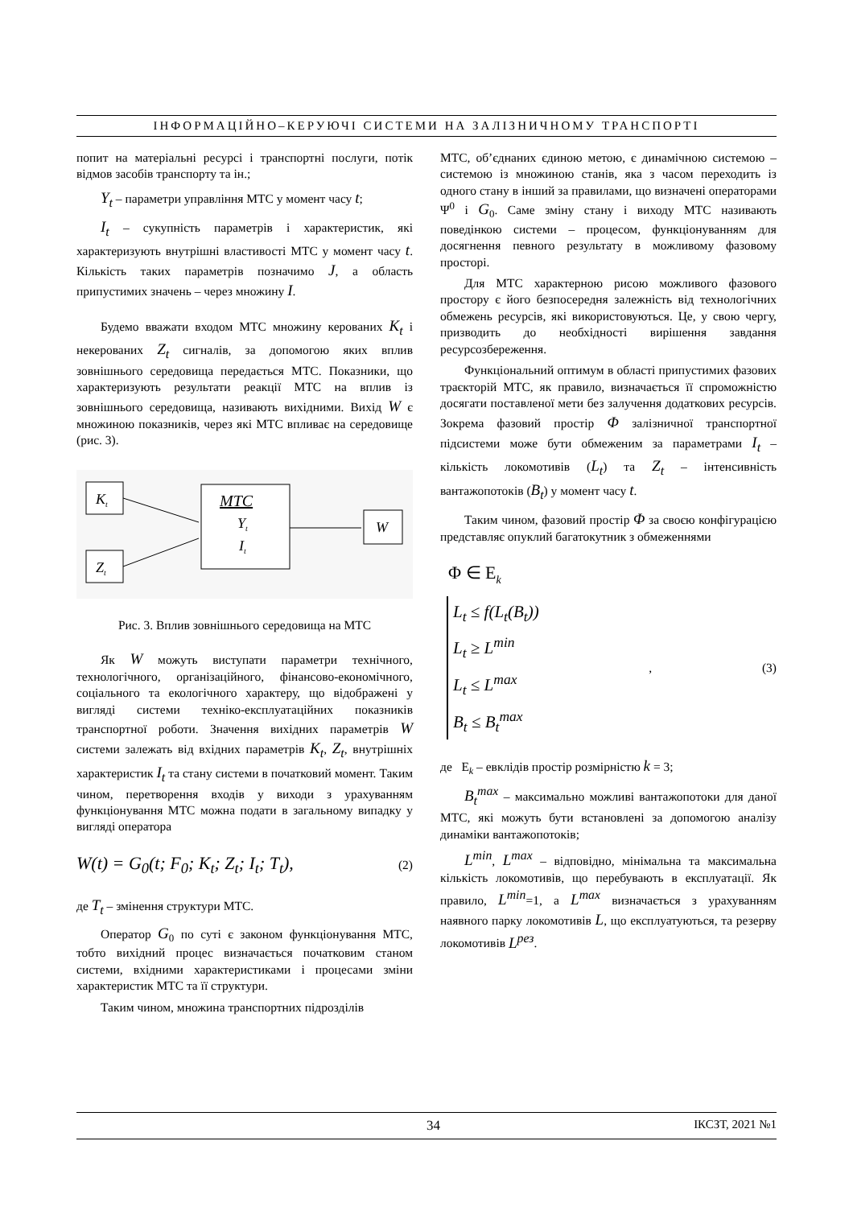ІНФОРМАЦІЙНО–КЕРУЮЧІ СИСТЕМИ НА ЗАЛІЗНИЧНОМУ ТРАНСПОРТІ
попит на матеріальні ресурсі і транспортні послуги, потік відмов засобів транспорту та ін.;
Y<sub>t</sub> – параметри управління МТС у момент часу t;
I<sub>t</sub> – сукупність параметрів і характеристик, які характеризують внутрішні властивості МТС у момент часу t. Кількість таких параметрів позначимо J, а область припустимих значень – через множину I.
Будемо вважати входом МТС множину керованих K<sub>t</sub> і некерованих Z<sub>t</sub> сигналів, за допомогою яких вплив зовнішнього середовища передається МТС. Показники, що характеризують результати реакції МТС на вплив із зовнішнього середовища, називають вихідними. Вихід W є множиною показників, через які МТС впливає на середовище (рис. 3).
Kt
Zt
МТС
Yt
It
W
Рис. 3. Вплив зовнішнього середовища на МТС
Як W можуть виступати параметри технічного, технологічного, організаційного, фінансово-економічного, соціального та екологічного характеру, що відображені у вигляді системи техніко-експлуатаційних показників транспортної роботи. Значення вихідних параметрів W системи залежать від вхідних параметрів K<sub>t</sub>, Z<sub>t</sub>, внутрішніх характеристик I<sub>t</sub> та стану системи в початковий момент. Таким чином, перетворення входів у виходи з урахуванням функціонування МТС можна подати в загальному випадку у вигляді оператора
W(t) = G<sub>0</sub>(t; F<sub>0</sub>; K<sub>t</sub>; Z<sub>t</sub>; I<sub>t</sub>; T<sub>t</sub>), (2)
де T<sub>t</sub> – змінення структури МТС.
Оператор G<sub>0</sub> по суті є законом функціонування МТС, тобто вихідний процес визначається початковим станом системи, вхідними характеристиками і процесами зміни характеристик МТС та її структури.
Таким чином, множина транспортних підрозділів
МТС, об’єднаних єдиною метою, є динамічною системою – системою із множиною станів, яка з часом переходить із одного стану в інший за правилами, що визначені операторами Ψ<sup>0</sup> і G<sub>0</sub>. Саме зміну стану і виходу МТС називають поведінкою системи – процесом, функціонуванням для досягнення певного результату в можливому фазовому просторі.
Для МТС характерною рисою можливого фазового простору є його безпосередня залежність від технологічних обмежень ресурсів, які використовуються. Це, у свою чергу, призводить до необхідності вирішення завдання ресурсозбереження.
Функціональний оптимум в області припустимих фазових траєкторій МТС, як правило, визначається її спроможністю досягати поставленої мети без залучення додаткових ресурсів. Зокрема фазовий простір Φ залізничної транспортної підсистеми може бути обмеженим за параметрами I<sub>t</sub> – кількість локомотивів (L<sub>t</sub>) та Z<sub>t</sub> – інтенсивність вантажопотоків (B<sub>t</sub>) у момент часу t.
Таким чином, фазовий простір Φ за своєю конфігурацією представляє опуклий багатокутник з обмеженнями
Φ ∈ E<sub>k</sub>
L<sub>t</sub> ≤ f(L<sub>t</sub>(B<sub>t</sub>))
L<sub>t</sub> ≥ L<sup>min</sup>
L<sub>t</sub> ≤ L<sup>max</sup>
B<sub>t</sub> ≤ B<sub>t</sub><sup>max</sup>
, (3)
де E<sub>k</sub> – евклідів простір розмірністю k = 3;
B<sub>t</sub><sup>max</sup> – максимально можливі вантажопотоки для даної МТС, які можуть бути встановлені за допомогою аналізу динаміки вантажопотоків;
L<sup>min</sup>, L<sup>max</sup> – відповідно, мінімальна та максимальна кількість локомотивів, що перебувають в експлуатації. Як правило, L<sup>min</sup>=1, а L<sup>max</sup> визначається з урахуванням наявного парку локомотивів L, що експлуатуються, та резерву локомотивів L<sup>рез</sup>.
34 ІКСЗТ, 2021 №1